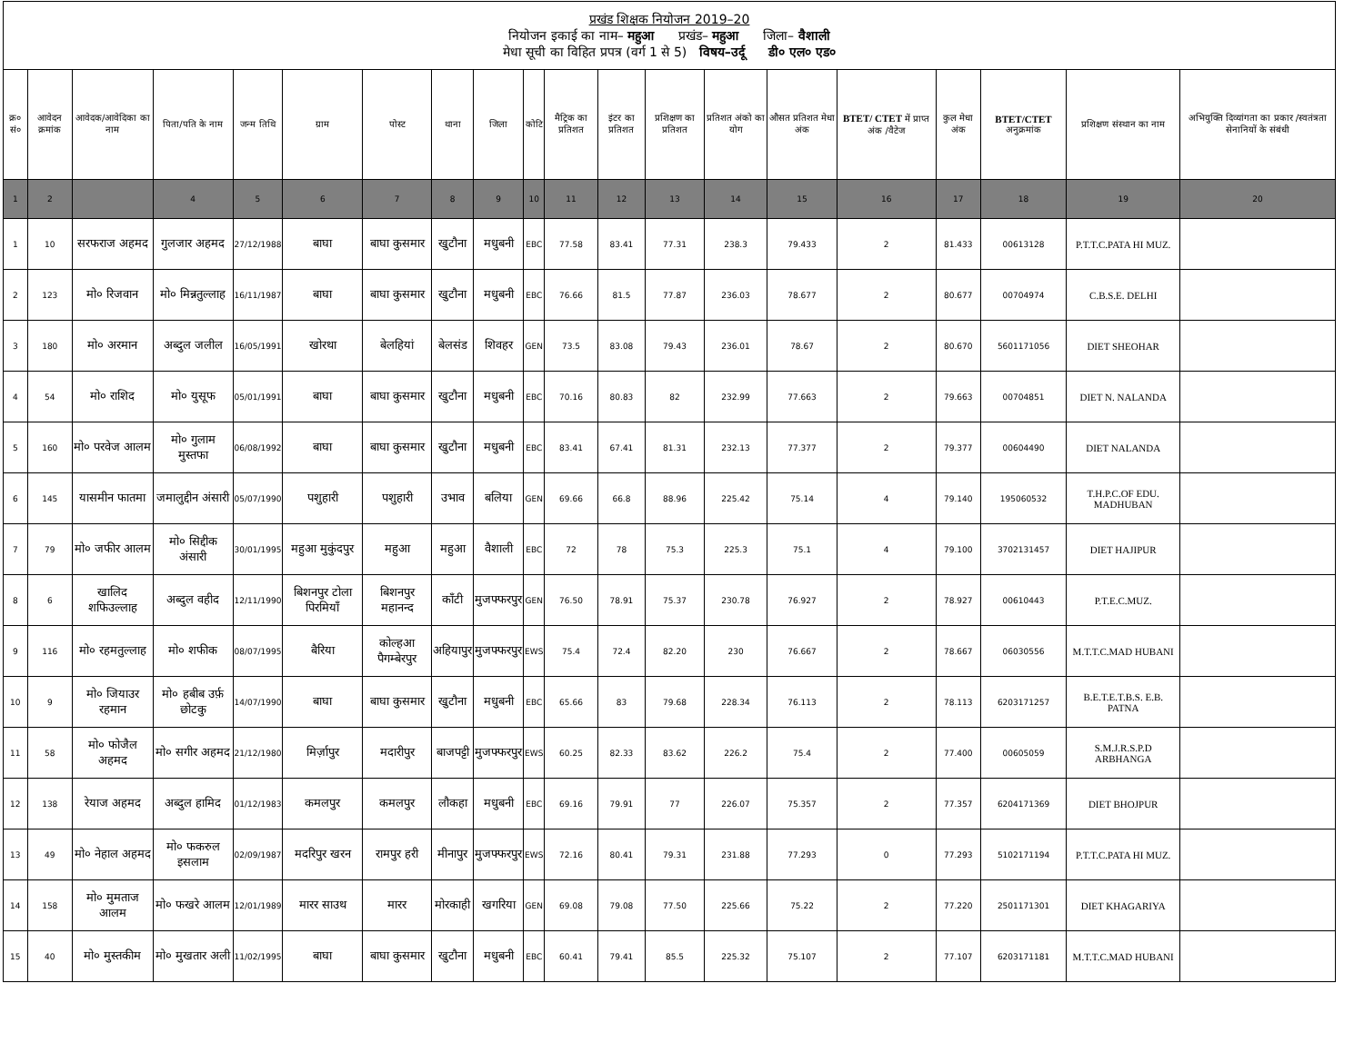| प्रखंड शिक्षक नियोजन 2019–20 नियोजन इकाई का नाम– महुआ प्रखंड– महुआ जिला– वैशाली मेधा सूची का विहित प्रपत्र (वर्ग 1 से 5) विषय–उर्दू डी० एल० एड० | | | | | | | | | | | | | | | | | | | |
| क्र० सं० | आवेदन क्रमांक | आवेदक/आवेदिका का नाम | पिता/पति के नाम | जन्म तिथि | ग्राम | पोस्ट | थाना | जिला | कोटि | मैट्रिक का प्रतिशत | इंटर का प्रतिशत | प्रशिक्षण का प्रतिशत | प्रतिशत अंको का योग | औसत प्रतिशत मेधा अंक | BTET/ CTET में प्राप्त अंक /वैटेज | कुल मेधा अंक | BTET/CTET अनुक्रमांक | प्रशिक्षण संस्थान का नाम | अभियुक्ति दिव्यांगता का प्रकार /स्वतंत्रता सेनानियों के संबंधी |
| 1 | 2 | | 4 | 5 | 6 | 7 | 8 | 9 | 10 | 11 | 12 | 13 | 14 | 15 | 16 | 17 | 18 | 19 | 20 |
| 1 | 10 | सरफराज अहमद | गुलजार अहमद | 27/12/1988 | बाघा | बाघा कुसमार | खुटौना | मधुबनी | EBC | 77.58 | 83.41 | 77.31 | 238.3 | 79.433 | 2 | 81.433 | 00613128 | P.T.T.C.PATA HI MUZ. | |
| 2 | 123 | मो० रिजवान | मो० मिन्नतुल्लाह | 16/11/1987 | बाघा | बाघा कुसमार | खुटौना | मधुबनी | EBC | 76.66 | 81.5 | 77.87 | 236.03 | 78.677 | 2 | 80.677 | 00704974 | C.B.S.E. DELHI | |
| 3 | 180 | मो० अरमान | अब्दुल जलील | 16/05/1991 | खोरथा | बेलहियां | बेलसंड | शिवहर | GEN | 73.5 | 83.08 | 79.43 | 236.01 | 78.67 | 2 | 80.670 | 5601171056 | DIET SHEOHAR | |
| 4 | 54 | मो० राशिद | मो० युसूफ | 05/01/1991 | बाघा | बाघा कुसमार | खुटौना | मधुबनी | EBC | 70.16 | 80.83 | 82 | 232.99 | 77.663 | 2 | 79.663 | 00704851 | DIET N. NALANDA | |
| 5 | 160 | मो० परवेज आलम | मो० गुलाम मुस्तफा | 06/08/1992 | बाघा | बाघा कुसमार | खुटौना | मधुबनी | EBC | 83.41 | 67.41 | 81.31 | 232.13 | 77.377 | 2 | 79.377 | 00604490 | DIET NALANDA | |
| 6 | 145 | यासमीन फातमा | जमालुद्दीन अंसारी | 05/07/1990 | पशुहारी | पशुहारी | उभाव | बलिया | GEN | 69.66 | 66.8 | 88.96 | 225.42 | 75.14 | 4 | 79.140 | 195060532 | T.H.P.C.OF EDU. MADHUBAN | |
| 7 | 79 | मो० जफीर आलम | मो० सिद्दीक अंसारी | 30/01/1995 | महुआ मुकुंदपुर | महुआ | महुआ | वैशाली | EBC | 72 | 78 | 75.3 | 225.3 | 75.1 | 4 | 79.100 | 3702131457 | DIET HAJIPUR | |
| 8 | 6 | खालिद शफिउल्लाह | अब्दुल वहीद | 12/11/1990 | बिशनपुर टोला पिरमियाँ | बिशनपुर महानन्द | काँटी | मुजफ्फरपुर | GEN | 76.50 | 78.91 | 75.37 | 230.78 | 76.927 | 2 | 78.927 | 00610443 | P.T.E.C.MUZ. | |
| 9 | 116 | मो० रहमतुल्लाह | मो० शफीक | 08/07/1995 | बैरिया | कोल्हआ पैगम्बेरपुर | अहियापुर | मुजफ्फरपुर | EWS | 75.4 | 72.4 | 82.20 | 230 | 76.667 | 2 | 78.667 | 06030556 | M.T.T.C.MAD HUBANI | |
| 10 | 9 | मो० जियाउर रहमान | मो० हबीब उर्फ़ छोटकु | 14/07/1990 | बाघा | बाघा कुसमार | खुटौना | मधुबनी | EBC | 65.66 | 83 | 79.68 | 228.34 | 76.113 | 2 | 78.113 | 6203171257 | B.E.T.E.T.B.S. E.B. PATNA | |
| 11 | 58 | मो० फोजैल अहमद | मो० सगीर अहमद | 21/12/1980 | मिर्ज़ापुर | मदारीपुर | बाजपट्टी | मुजफ्फरपुर | EWS | 60.25 | 82.33 | 83.62 | 226.2 | 75.4 | 2 | 77.400 | 00605059 | S.M.J.R.S.P.D ARBHANGA | |
| 12 | 138 | रेयाज अहमद | अब्दुल हामिद | 01/12/1983 | कमलपुर | कमलपुर | लौकहा | मधुबनी | EBC | 69.16 | 79.91 | 77 | 226.07 | 75.357 | 2 | 77.357 | 6204171369 | DIET BHOJPUR | |
| 13 | 49 | मो० नेहाल अहमद | मो० फकरुल इसलाम | 02/09/1987 | मदरिपुर खरन | रामपुर हरी | मीनापुर | मुजफ्फरपुर | EWS | 72.16 | 80.41 | 79.31 | 231.88 | 77.293 | 0 | 77.293 | 5102171194 | P.T.T.C.PATA HI MUZ. | |
| 14 | 158 | मो० मुमताज आलम | मो० फखरे आलम | 12/01/1989 | मारर साउथ | मारर | मोरकाही | खगरिया | GEN | 69.08 | 79.08 | 77.50 | 225.66 | 75.22 | 2 | 77.220 | 2501171301 | DIET KHAGARIYA | |
| 15 | 40 | मो० मुस्तकीम | मो० मुखतार अली | 11/02/1995 | बाघा | बाघा कुसमार | खुटौना | मधुबनी | EBC | 60.41 | 79.41 | 85.5 | 225.32 | 75.107 | 2 | 77.107 | 6203171181 | M.T.T.C.MAD HUBANI | |